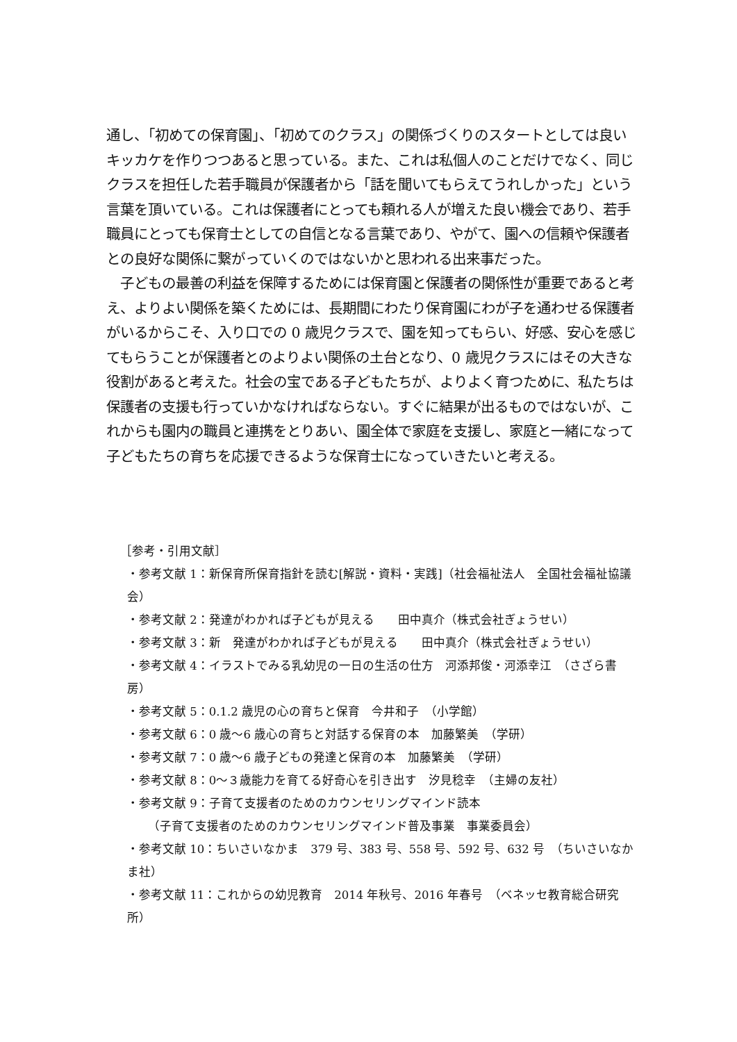通し、「初めての保育園」、「初めてのクラス」の関係づくりのスタートとしては良いキッカケを作りつつあると思っている。また、これは私個人のことだけでなく、同じクラスを担任した若手職員が保護者から「話を聞いてもらえてうれしかった」という言葉を頂いている。これは保護者にとっても頼れる人が増えた良い機会であり、若手職員にとっても保育士としての自信となる言葉であり、やがて、園への信頼や保護者との良好な関係に繋がっていくのではないかと思われる出来事だった。
　子どもの最善の利益を保障するためには保育園と保護者の関係性が重要であると考え、よりよい関係を築くためには、長期間にわたり保育園にわが子を通わせる保護者がいるからこそ、入り口での 0 歳児クラスで、園を知ってもらい、好感、安心を感じてもらうことが保護者とのよりよい関係の土台となり、0 歳児クラスにはその大きな役割があると考えた。社会の宝である子どもたちが、よりよく育つために、私たちは保護者の支援も行っていかなければならない。すぐに結果が出るものではないが、これからも園内の職員と連携をとりあい、園全体で家庭を支援し、家庭と一緒になって子どもたちの育ちを応援できるような保育士になっていきたいと考える。
［参考・引用文献］
・参考文献 1：新保育所保育指針を読む[解説・資料・実践]（社会福祉法人　全国社会福祉協議会）
・参考文献 2：発達がわかれば子どもが見える　　田中真介（株式会社ぎょうせい）
・参考文献 3：新　発達がわかれば子どもが見える　　田中真介（株式会社ぎょうせい）
・参考文献 4：イラストでみる乳幼児の一日の生活の仕方　河添邦俊・河添幸江　（さざら書房）
・参考文献 5：0.1.2 歳児の心の育ちと保育　今井和子　（小学館）
・参考文献 6：0 歳～6 歳心の育ちと対話する保育の本　加藤繁美　（学研）
・参考文献 7：0 歳～6 歳子どもの発達と保育の本　加藤繁美　（学研）
・参考文献 8：0～３歳能力を育てる好奇心を引き出す　汐見稔幸　（主婦の友社）
・参考文献 9：子育て支援者のためのカウンセリングマインド読本
（子育て支援者のためのカウンセリングマインド普及事業　事業委員会）
・参考文献 10：ちいさいなかま　379 号、383 号、558 号、592 号、632 号　（ちいさいなかま社）
・参考文献 11：これからの幼児教育　2014 年秋号、2016 年春号　（ベネッセ教育総合研究所）